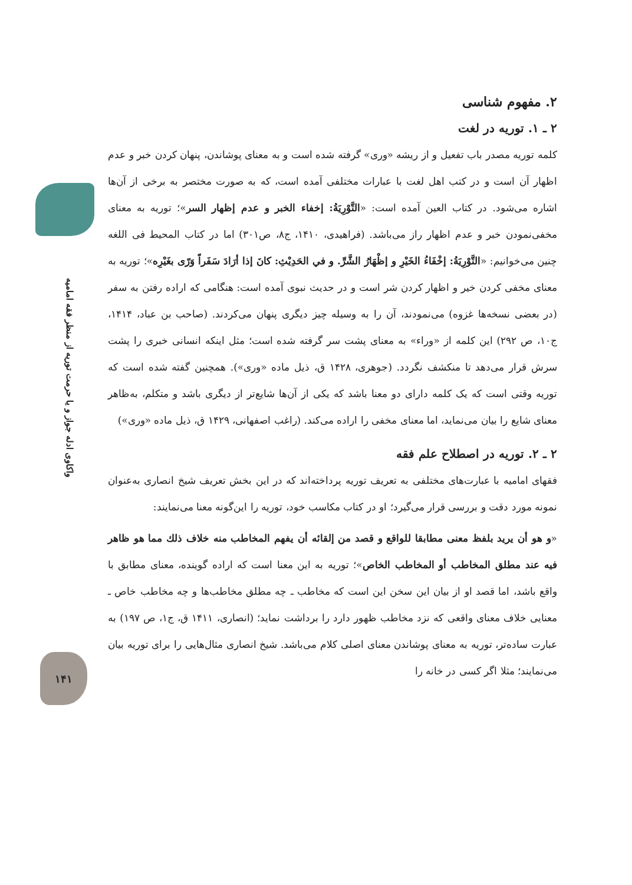واکاوی ادله جواز و یا حرمت توریه از منظر فقه امامیه
۱۴۱
۲. مفهوم شناسی
۲ ـ ۱. توریه در لغت
کلمه توریه مصدر باب تفعیل و از ریشه «وری» گرفته شده است و به معنای پوشاندن، پنهان کردن خبر و عدم اظهار آن است و در کتب اهل لغت با عبارات مختلفی آمده است، که به صورت مختصر به برخی از آن‌ها اشاره می‌شود. در کتاب العین آمده است: «التَّوْرِيَةُ: إخفاء الخبر و عدم إظهار السر»؛ توریه به معنای مخفی‌نمودن خبر و عدم اظهار راز می‌باشد. (فراهیدی، ۱۴۱۰، ج۸، ص۳۰۱) اما در کتاب المحیط فی اللغه چنین می‌خوانیم: «التَّوْرِيَةُ: إخْفَاءُ الخَيْرِ و إظْهَارُ الشَّرِّ. و في الحَدِيْثِ: كانَ إذا أرَادَ سَفَراً وَرّى بغَيْرِه»؛ توریه به معنای مخفی کردن خیر و اظهار کردن شر است و در حدیث نبوی آمده است: هنگامی که اراده رفتن به سفر (در بعضی نسخه‌ها غزوه) می‌نمودند، آن را به وسیله چیز دیگری پنهان می‌کردند. (صاحب بن عباد، ۱۴۱۴، ج۱۰، ص ۲۹۲) این کلمه از «وراء» به معنای پشت سر گرفته شده است؛ مثل اینکه انسانی خبری را پشت سرش قرار می‌دهد تا منکشف نگردد. (جوهری، ۱۴۲۸ ق، ذیل ماده «وری»). همچنین گفته شده است که توریه وقتی است که یک کلمه دارای دو معنا باشد که یکی از آن‌ها شایع‌تر از دیگری باشد و متکلم، به‌ظاهر معنای شایع را بیان می‌نماید، اما معنای مخفی را اراده می‌کند. (راغب اصفهانی، ۱۴۲۹ ق، ذیل ماده «وری»)
۲ ـ ۲. توریه در اصطلاح علم فقه
فقهای امامیه با عبارت‌های مختلفی به تعریف توریه پرداخته‌اند که در این بخش تعریف شیخ انصاری به‌عنوان نمونه مورد دقت و بررسی قرار می‌گیرد؛ او در کتاب مکاسب خود، توریه را این‌گونه معنا می‌نمایند:
«و هو أن يريد بلفظ معنى مطابقا للواقع و قصد من إلقائه أن يفهم المخاطب منه خلاف ذلك مما هو ظاهر فيه عند مطلق المخاطب أو المخاطب الخاص»؛ توریه به این معنا است که اراده گوینده، معنای مطابق با واقع باشد، اما قصد او از بیان این سخن این است که مخاطب ـ چه مطلق مخاطب‌ها و چه مخاطب خاص ـ معنایی خلاف معنای واقعی که نزد مخاطب ظهور دارد را برداشت نماید؛ (انصاری، ۱۴۱۱ ق، ج۱، ص ۱۹۷) به عبارت ساده‌تر، توریه به معنای پوشاندن معنای اصلی کلام می‌باشد. شیخ انصاری مثال‌هایی را برای توریه بیان می‌نمایند؛ مثلا اگر کسی در خانه را